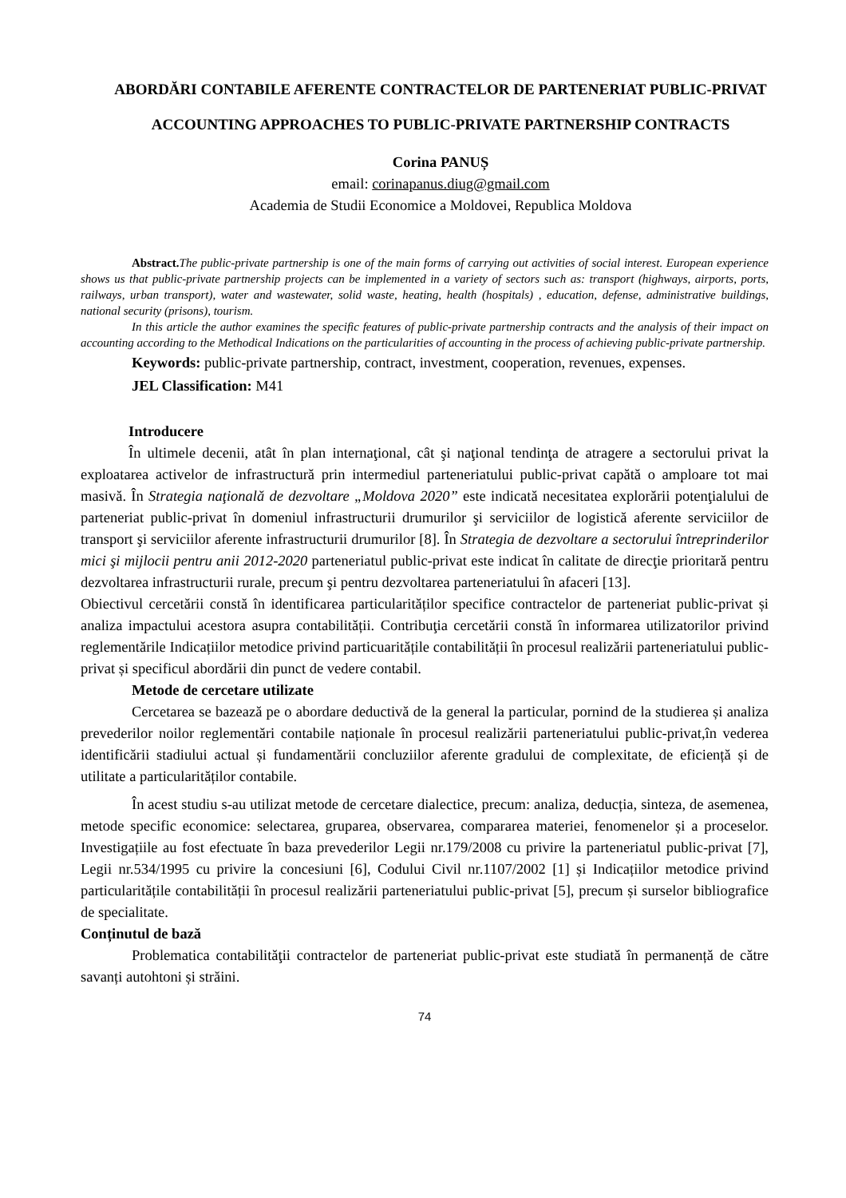ABORDĂRI CONTABILE AFERENTE CONTRACTELOR DE PARTENERIAT PUBLIC-PRIVAT
ACCOUNTING APPROACHES TO PUBLIC-PRIVATE PARTNERSHIP CONTRACTS
Corina PANUȘ
email: corinapanus.diug@gmail.com
Academia de Studii Economice a Moldovei, Republica Moldova
Abstract. The public-private partnership is one of the main forms of carrying out activities of social interest. European experience shows us that public-private partnership projects can be implemented in a variety of sectors such as: transport (highways, airports, ports, railways, urban transport), water and wastewater, solid waste, heating, health (hospitals) , education, defense, administrative buildings, national security (prisons), tourism.
In this article the author examines the specific features of public-private partnership contracts and the analysis of their impact on accounting according to the Methodical Indications on the particularities of accounting in the process of achieving public-private partnership.
Keywords: public-private partnership, contract, investment, cooperation, revenues, expenses.
JEL Classification: M41
Introducere
În ultimele decenii, atât în plan internaţional, cât şi naţional tendinţa de atragere a sectorului privat la exploatarea activelor de infrastructură prin intermediul parteneriatului public-privat capătă o amploare tot mai masivă. În Strategia naţională de dezvoltare „Moldova 2020” este indicată necesitatea explorării potenţialului de parteneriat public-privat în domeniul infrastructurii drumurilor şi serviciilor de logistică aferente serviciilor de transport şi serviciilor aferente infrastructurii drumurilor [8]. În Strategia de dezvoltare a sectorului întreprinderilor mici şi mijlocii pentru anii 2012-2020 parteneriatul public-privat este indicat în calitate de direcţie prioritară pentru dezvoltarea infrastructurii rurale, precum şi pentru dezvoltarea parteneriatului în afaceri [13].
Obiectivul cercetării constă în identificarea particularităților specifice contractelor de parteneriat public-privat și analiza impactului acestora asupra contabilității. Contribuţia cercetării constă în informarea utilizatorilor privind reglementările Indicațiilor metodice privind particuaritățile contabilității în procesul realizării parteneriatului public-privat și specificul abordării din punct de vedere contabil.
Metode de cercetare utilizate
Cercetarea se bazează pe o abordare deductivă de la general la particular, pornind de la studierea și analiza prevederilor noilor reglementări contabile naționale în procesul realizării parteneriatului public-privat,în vederea identificării stadiului actual și fundamentării concluziilor aferente gradului de complexitate, de eficiență și de utilitate a particularităților contabile.
În acest studiu s-au utilizat metode de cercetare dialectice, precum: analiza, deducția, sinteza, de asemenea, metode specific economice: selectarea, gruparea, observarea, compararea materiei, fenomenelor și a proceselor. Investigațiile au fost efectuate în baza prevederilor Legii nr.179/2008 cu privire la parteneriatul public-privat [7], Legii nr.534/1995 cu privire la concesiuni [6], Codului Civil nr.1107/2002 [1] și Indicațiilor metodice privind particularitățile contabilității în procesul realizării parteneriatului public-privat [5], precum și surselor bibliografice de specialitate.
Conținutul de bază
Problematica contabilităţii contractelor de parteneriat public-privat este studiată în permanență de către savanți autohtoni și străini.
74